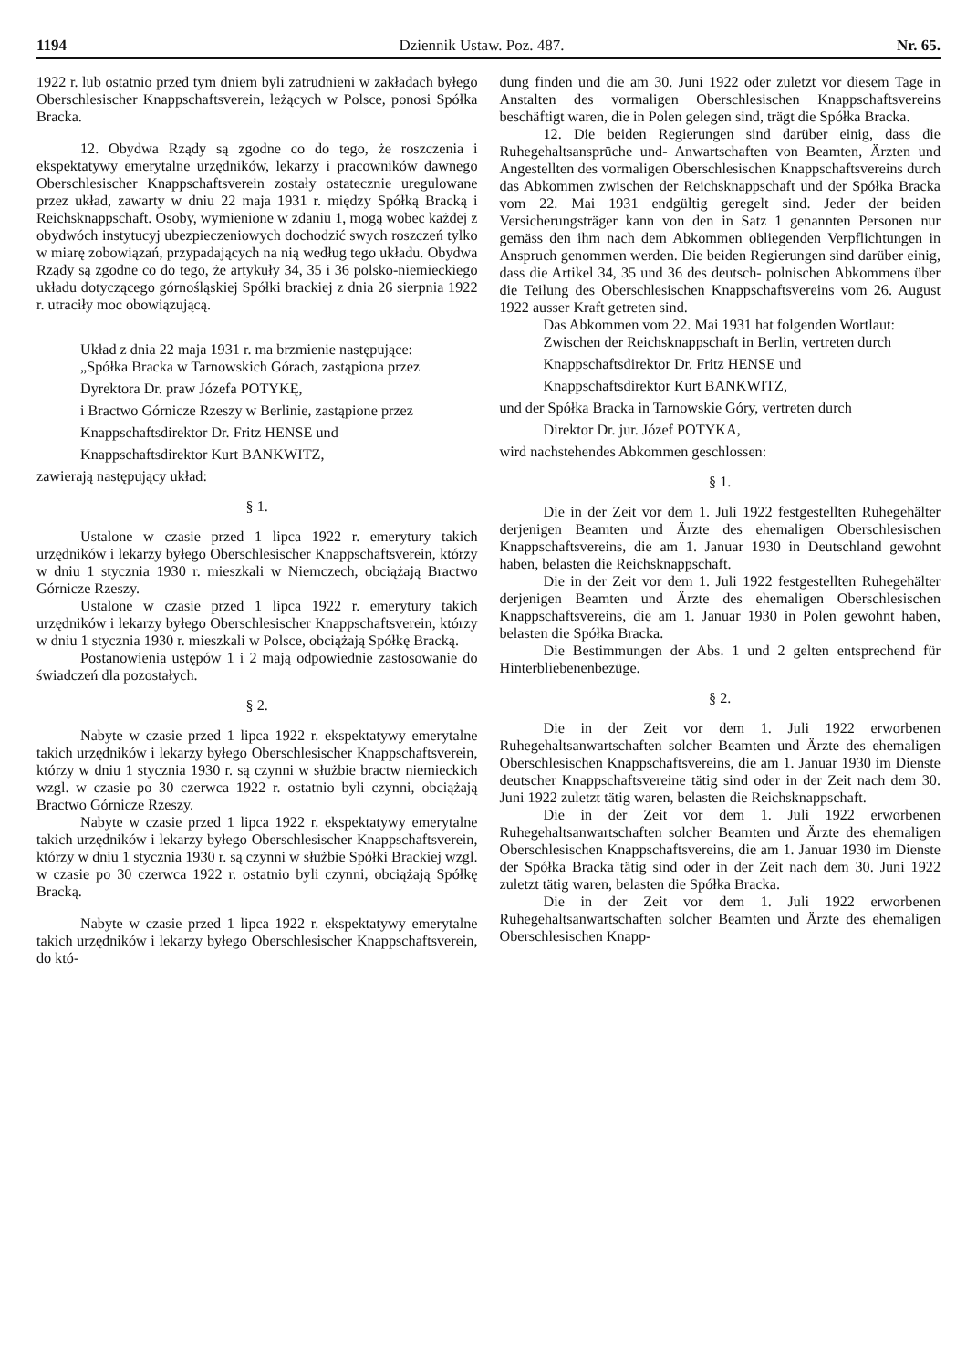1194 Dziennik Ustaw. Poz. 487. Nr. 65.
1922 r. lub ostatnio przed tym dniem byli zatrudnieni w zakładach byłego Oberschlesischer Knappschaftsverein, leżących w Polsce, ponosi Spółka Bracka.
12. Obydwa Rządy są zgodne co do tego, że roszczenia i ekspektatywy emerytalne urzędników, lekarzy i pracowników dawnego Oberschlesischer Knappschaftsverein zostały ostatecznie uregulowane przez układ, zawarty w dniu 22 maja 1931 r. między Spółką Bracką i Reichsknappschaft. Osoby, wymienione w zdaniu 1, mogą wobec każdej z obydwóch instytucyj ubezpieczeniowych dochodzić swych roszczeń tylko w miarę zobowiązań, przypadających na nią według tego układu. Obydwa Rządy są zgodne co do tego, że artykuły 34, 35 i 36 polsko-niemieckiego układu dotyczącego górnośląskiej Spółki brackiej z dnia 26 sierpnia 1922 r. utraciły moc obowiązującą.
Układ z dnia 22 maja 1931 r. ma brzmienie następujące:
„Spółka Bracka w Tarnowskich Górach, zastąpiona przez
Dyrektora Dr. praw Józefa POTYKĘ,
i Bractwo Górnicze Rzeszy w Berlinie, zastąpione przez
Knappschaftsdirektor Dr. Fritz HENSE und
Knappschaftsdirektor Kurt BANKWITZ,
zawierają następujący układ:
§ 1.
Ustalone w czasie przed 1 lipca 1922 r. emerytury takich urzędników i lekarzy byłego Oberschlesischer Knappschaftsverein, którzy w dniu 1 stycznia 1930 r. mieszkali w Niemczech, obciążają Bractwo Górnicze Rzeszy.
Ustalone w czasie przed 1 lipca 1922 r. emerytury takich urzędników i lekarzy byłego Oberschlesischer Knappschaftsverein, którzy w dniu 1 stycznia 1930 r. mieszkali w Polsce, obciążają Spółkę Bracką.
Postanowienia ustępów 1 i 2 mają odpowiednie zastosowanie do świadczeń dla pozostałych.
§ 2.
Nabyte w czasie przed 1 lipca 1922 r. ekspektatywy emerytalne takich urzędników i lekarzy byłego Oberschlesischer Knappschaftsverein, którzy w dniu 1 stycznia 1930 r. są czynni w służbie bractw niemieckich wzgl. w czasie po 30 czerwca 1922 r. ostatnio byli czynni, obciążają Bractwo Górnicze Rzeszy.
Nabyte w czasie przed 1 lipca 1922 r. ekspektatywy emerytalne takich urzędników i lekarzy byłego Oberschlesischer Knappschaftsverein, którzy w dniu 1 stycznia 1930 r. są czynni w służbie Spółki Brackiej wzgl. w czasie po 30 czerwca 1922 r. ostatnio byli czynni, obciążają Spółkę Bracką.
Nabyte w czasie przed 1 lipca 1922 r. ekspektatywy emerytalne takich urzędników i lekarzy byłego Oberschlesischer Knappschaftsverein, do któ-
dung finden und die am 30. Juni 1922 oder zuletzt vor diesem Tage in Anstalten des vormaligen Oberschlesischen Knappschaftsvereins beschäftigt waren, die in Polen gelegen sind, trägt die Spółka Bracka.
12. Die beiden Regierungen sind darüber einig, dass die Ruhegehaltsansprüche und- Anwartschaften von Beamten, Ärzten und Angestellten des vormaligen Oberschlesischen Knappschaftsvereins durch das Abkommen zwischen der Reichsknappschaft und der Spółka Bracka vom 22. Mai 1931 endgültig geregelt sind. Jeder der beiden Versicherungsträger kann von den in Satz 1 genannten Personen nur gemäss den ihm nach dem Abkommen obliegenden Verpflichtungen in Anspruch genommen werden. Die beiden Regierungen sind darüber einig, dass die Artikel 34, 35 und 36 des deutsch- polnischen Abkommens über die Teilung des Oberschlesischen Knappschaftsvereins vom 26. August 1922 ausser Kraft getreten sind.
Das Abkommen vom 22. Mai 1931 hat folgenden Wortlaut:
Zwischen der Reichsknappschaft in Berlin, vertreten durch
Knappschaftsdirektor Dr. Fritz HENSE und
Knappschaftsdirektor Kurt BANKWITZ,
und der Spółka Bracka in Tarnowskie Góry, vertreten durch
Direktor Dr. jur. Józef POTYKA,
wird nachstehendes Abkommen geschlossen:
§ 1.
Die in der Zeit vor dem 1. Juli 1922 festgestellten Ruhegehälter derjenigen Beamten und Ärzte des ehemaligen Oberschlesischen Knappschaftsvereins, die am 1. Januar 1930 in Deutschland gewohnt haben, belasten die Reichsknappschaft.
Die in der Zeit vor dem 1. Juli 1922 festgestellten Ruhegehälter derjenigen Beamten und Ärzte des ehemaligen Oberschlesischen Knappschaftsvereins, die am 1. Januar 1930 in Polen gewohnt haben, belasten die Spółka Bracka.
Die Bestimmungen der Abs. 1 und 2 gelten entsprechend für Hinterbliebenenbezüge.
§ 2.
Die in der Zeit vor dem 1. Juli 1922 erworbenen Ruhegehaltsanwartschaften solcher Beamten und Ärzte des ehemaligen Oberschlesischen Knappschaftsvereins, die am 1. Januar 1930 im Dienste deutscher Knappschaftsvereine tätig sind oder in der Zeit nach dem 30. Juni 1922 zuletzt tätig waren, belasten die Reichsknappschaft.
Die in der Zeit vor dem 1. Juli 1922 erworbenen Ruhegehaltsanwartschaften solcher Beamten und Ärzte des ehemaligen Oberschlesischen Knappschaftsvereins, die am 1. Januar 1930 im Dienste der Spółka Bracka tätig sind oder in der Zeit nach dem 30. Juni 1922 zuletzt tätig waren, belasten die Spółka Bracka.
Die in der Zeit vor dem 1. Juli 1922 erworbenen Ruhegehaltsanwartschaften solcher Beamten und Ärzte des ehemaligen Oberschlesischen Knapp-